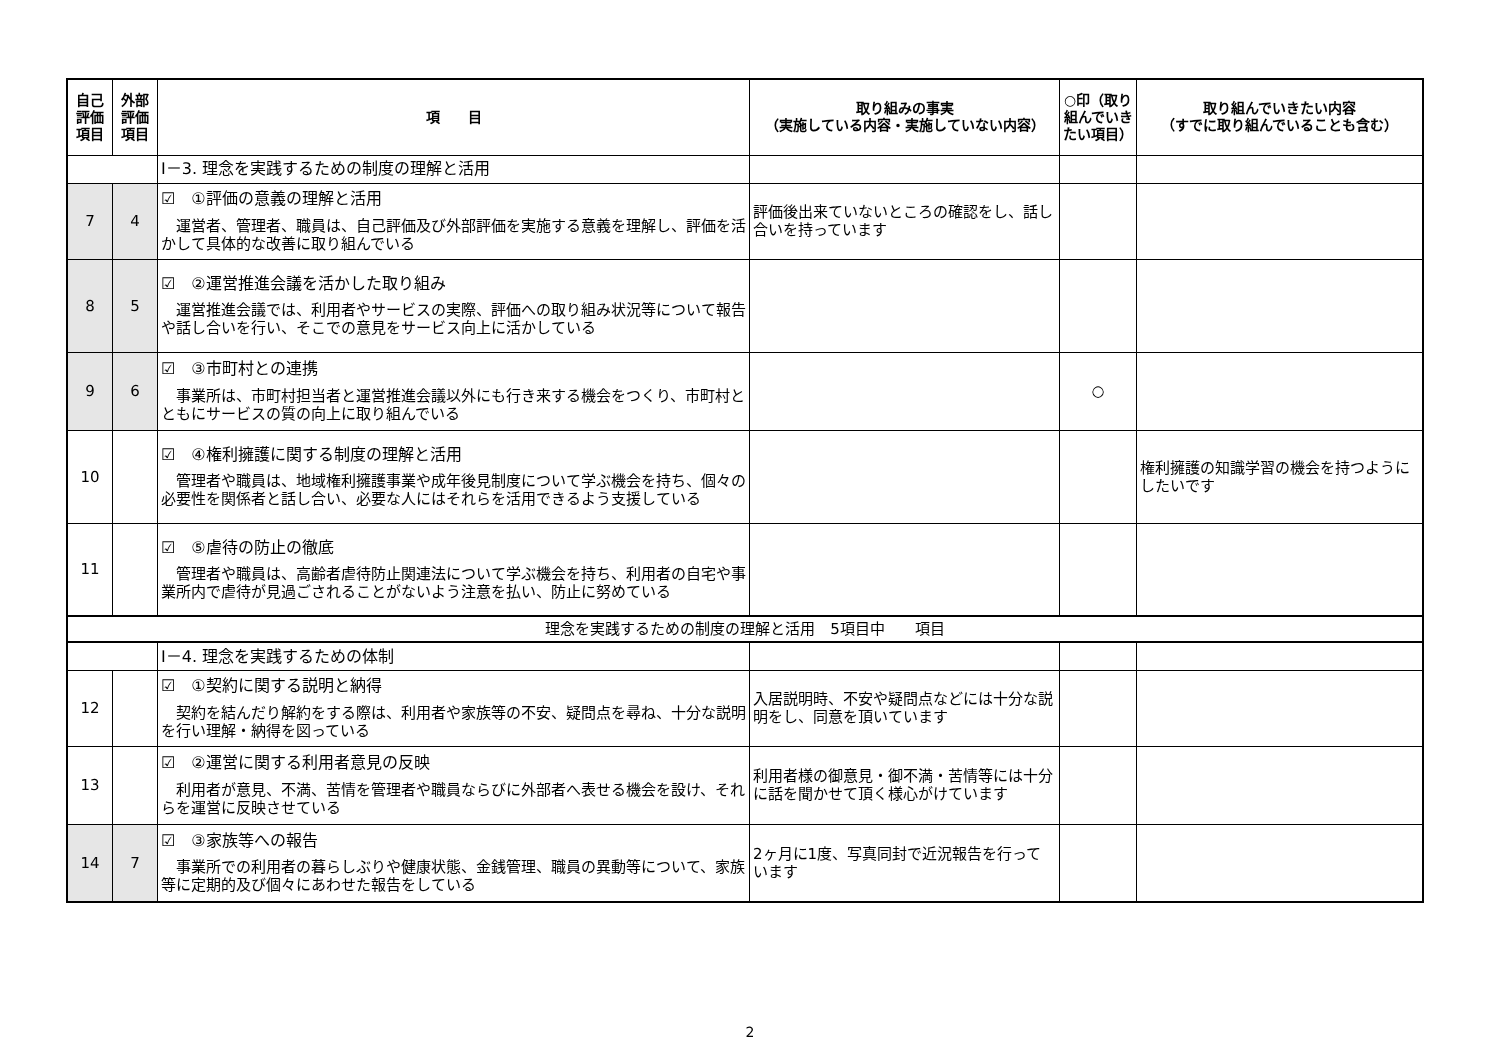| 自己評価項目 | 外部評価項目 | 項 目 | 取り組みの事実 （実施している内容・実施していない内容） | ○印（取り組んでいきたい項目） | 取り組んでいきたい内容 （すでに取り組んでいることも含む） |
| --- | --- | --- | --- | --- | --- |
| | | Ⅰ－3. 理念を実践するための制度の理解と活用 | | | |
| 7 | 4 | ☑ ①評価の意義の理解と活用 運営者、管理者、職員は、自己評価及び外部評価を実施する意義を理解し、評価を活かして具体的な改善に取り組んでいる | 評価後出来ていないところの確認をし、話し合いを持っています | | |
| 8 | 5 | ☑ ②運営推進会議を活かした取り組み 運営推進会議では、利用者やサービスの実際、評価への取り組み状況等について報告や話し合いを行い、そこでの意見をサービス向上に活かしている | | | |
| 9 | 6 | ☑ ③市町村との連携 事業所は、市町村担当者と運営推進会議以外にも行き来する機会をつくり、市町村とともにサービスの質の向上に取り組んでいる | | ○ | |
| 10 | | ☑ ④権利擁護に関する制度の理解と活用 管理者や職員は、地域権利擁護事業や成年後見制度について学ぶ機会を持ち、個々の必要性を関係者と話し合い、必要な人にはそれらを活用できるよう支援している | | | 権利擁護の知識学習の機会を持つようにしたいです |
| 11 | | ☑ ⑤虐待の防止の徹底 管理者や職員は、高齢者虐待防止関連法について学ぶ機会を持ち、利用者の自宅や事業所内で虐待が見過ごされることがないよう注意を払い、防止に努めている | | | |
| 理念を実践するための制度の理解と活用 5項目中 項目 | | | | | |
| | | Ⅰ－4. 理念を実践するための体制 | | | |
| 12 | | ☑ ①契約に関する説明と納得 契約を結んだり解約をする際は、利用者や家族等の不安、疑問点を尋ね、十分な説明を行い理解・納得を図っている | 入居説明時、不安や疑問点などには十分な説明をし、同意を頂いています | | |
| 13 | | ☑ ②運営に関する利用者意見の反映 利用者が意見、不満、苦情を管理者や職員ならびに外部者へ表せる機会を設け、それらを運営に反映させている | 利用者様の御意見・御不満・苦情等には十分に話を聞かせて頂く様心がけています | | |
| 14 | 7 | ☑ ③家族等への報告 事業所での利用者の暮らしぶりや健康状態、金銭管理、職員の異動等について、家族等に定期的及び個々にあわせた報告をしている | 2ヶ月に1度、写真同封で近況報告を行っています | | |
2